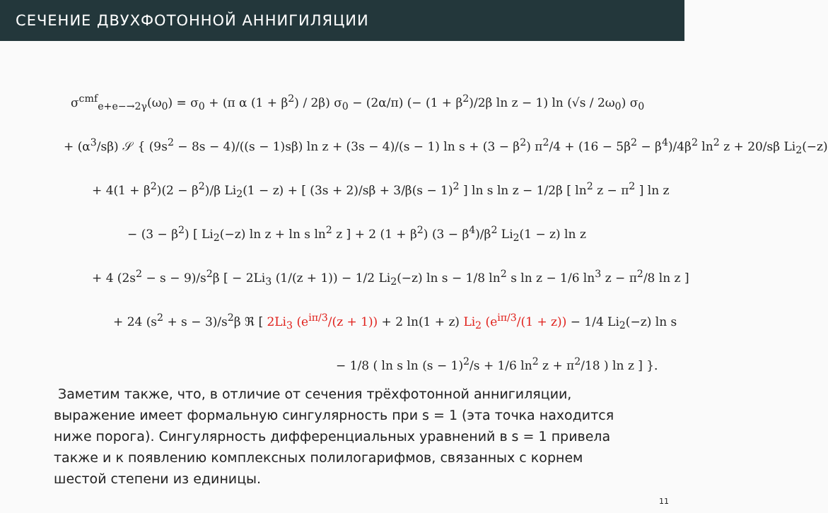СЕЧЕНИЕ ДВУХФОТОННОЙ АННИГИЛЯЦИИ
σ<sup>cmf</sup><sub>e+e−→2γ</sub>(ω<sub>0</sub>) = σ<sub>0</sub> + (π α (1 + β<sup>2</sup>) / 2β) σ<sub>0</sub> − (2α/π) (− (1 + β<sup>2</sup>)/2β ln z − 1) ln (√s / 2ω<sub>0</sub>) σ<sub>0</sub>
+ (α<sup>3</sup>/sβ) 𝒮 { (9s<sup>2</sup> − 8s − 4)/((s − 1)sβ) ln z + (3s − 4)/(s − 1) ln s + (3 − β<sup>2</sup>) π<sup>2</sup>/4 + (16 − 5β<sup>2</sup> − β<sup>4</sup>)/4β<sup>2</sup> ln<sup>2</sup> z + 20/sβ Li<sub>2</sub>(−z)
+ 4(1 + β<sup>2</sup>)(2 − β<sup>2</sup>)/β Li<sub>2</sub>(1 − z) + [ (3s + 2)/sβ + 3/β(s − 1)<sup>2</sup> ] ln s ln z − 1/2β [ ln<sup>2</sup> z − π<sup>2</sup> ] ln z
− (3 − β<sup>2</sup>) [ Li<sub>2</sub>(−z) ln z + ln s ln<sup>2</sup> z ] + 2 (1 + β<sup>2</sup>) (3 − β<sup>4</sup>)/β<sup>2</sup> Li<sub>2</sub>(1 − z) ln z
+ 4 (2s<sup>2</sup> − s − 9)/s<sup>2</sup>β [ − 2Li<sub>3</sub> (1/(z + 1)) − 1/2 Li<sub>2</sub>(−z) ln s − 1/8 ln<sup>2</sup> s ln z − 1/6 ln<sup>3</sup> z − π<sup>2</sup>/8 ln z ]
+ 24 (s<sup>2</sup> + s − 3)/s<sup>2</sup>β ℜ [ 2Li<sub>3</sub> (e<sup>iπ/3</sup>/(z + 1)) + 2 ln(1 + z) Li<sub>2</sub> (e<sup>iπ/3</sup>/(1 + z)) − 1/4 Li<sub>2</sub>(−z) ln s
− 1/8 ( ln s ln (s − 1)<sup>2</sup>/s + 1/6 ln<sup>2</sup> z + π<sup>2</sup>/18 ) ln z ] }.
Заметим также, что, в отличие от сечения трёхфотонной аннигиляции, выражение имеет формальную сингулярность при s = 1 (эта точка находится ниже порога). Сингулярность дифференциальных уравнений в s = 1 привела также и к появлению комплексных полилогарифмов, связанных с корнем шестой степени из единицы.
11